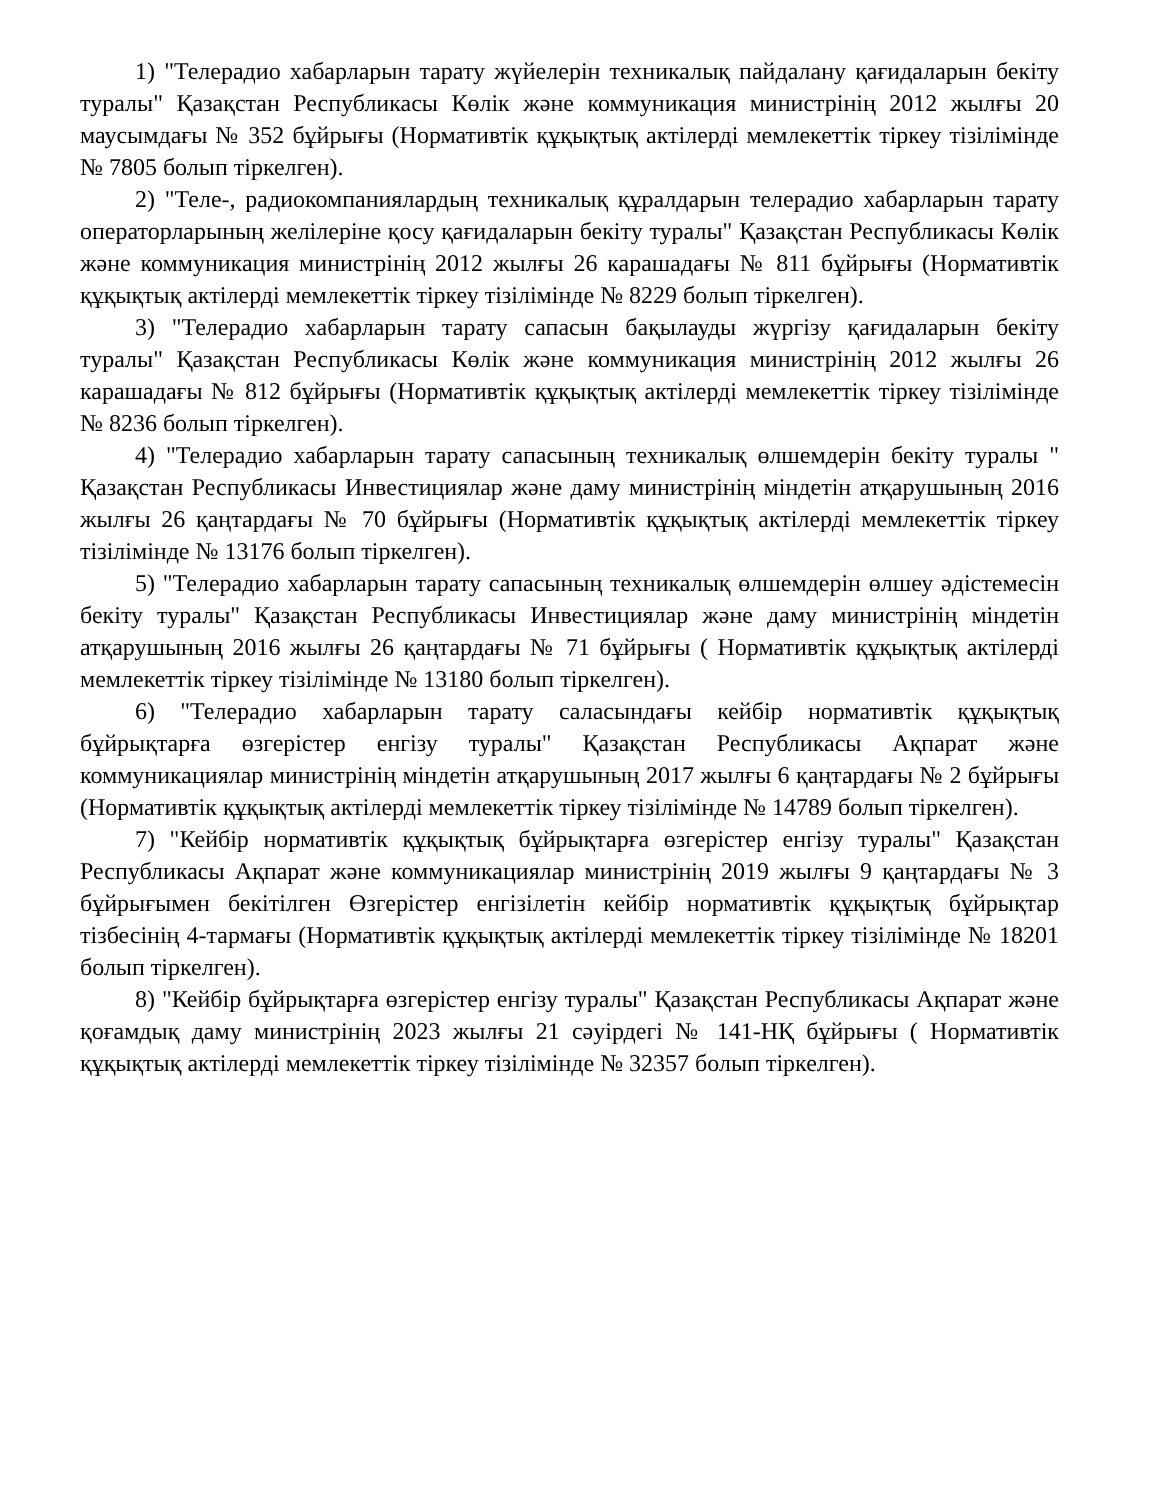1) "Телерадио хабарларын тарату жүйелерін техникалық пайдалану қағидаларын бекіту туралы" Қазақстан Республикасы Көлік және коммуникация министрінің 2012 жылғы 20 маусымдағы № 352 бұйрығы (Нормативтік құқықтық актілерді мемлекеттік тіркеу тізілімінде № 7805 болып тіркелген).
2) "Теле-, радиокомпаниялардың техникалық құралдарын телерадио хабарларын тарату операторларының желілеріне қосу қағидаларын бекіту туралы" Қазақстан Республикасы Көлік және коммуникация министрінің 2012 жылғы 26 карашадағы № 811 бұйрығы (Нормативтік құқықтық актілерді мемлекеттік тіркеу тізілімінде № 8229 болып тіркелген).
3) "Телерадио хабарларын тарату сапасын бақылауды жүргізу қағидаларын бекіту туралы" Қазақстан Республикасы Көлік және коммуникация министрінің 2012 жылғы 26 карашадағы № 812 бұйрығы (Нормативтік құқықтық актілерді мемлекеттік тіркеу тізілімінде № 8236 болып тіркелген).
4) "Телерадио хабарларын тарату сапасының техникалық өлшемдерін бекіту туралы " Қазақстан Республикасы Инвестициялар және даму министрінің міндетін атқарушының 2016 жылғы 26 қаңтардағы № 70 бұйрығы (Нормативтік құқықтық актілерді мемлекеттік тіркеу тізілімінде № 13176 болып тіркелген).
5) "Телерадио хабарларын тарату сапасының техникалық өлшемдерін өлшеу әдістемесін бекіту туралы" Қазақстан Республикасы Инвестициялар және даму министрінің міндетін атқарушының 2016 жылғы 26 қаңтардағы № 71 бұйрығы ( Нормативтік құқықтық актілерді мемлекеттік тіркеу тізілімінде № 13180 болып тіркелген).
6) "Телерадио хабарларын тарату саласындағы кейбір нормативтік құқықтық бұйрықтарға өзгерістер енгізу туралы" Қазақстан Республикасы Ақпарат және коммуникациялар министрінің міндетін атқарушының 2017 жылғы 6 қаңтардағы № 2 бұйрығы (Нормативтік құқықтық актілерді мемлекеттік тіркеу тізілімінде № 14789 болып тіркелген).
7) "Кейбір нормативтік құқықтық бұйрықтарға өзгерістер енгізу туралы" Қазақстан Республикасы Ақпарат және коммуникациялар министрінің 2019 жылғы 9 қаңтардағы № 3 бұйрығымен бекітілген Өзгерістер енгізілетін кейбір нормативтік құқықтық бұйрықтар тізбесінің 4-тармағы (Нормативтік құқықтық актілерді мемлекеттік тіркеу тізілімінде № 18201 болып тіркелген).
8) "Кейбір бұйрықтарға өзгерістер енгізу туралы" Қазақстан Республикасы Ақпарат және қоғамдық даму министрінің 2023 жылғы 21 сәуірдегі № 141-НҚ бұйрығы ( Нормативтік құқықтық актілерді мемлекеттік тіркеу тізілімінде № 32357 болып тіркелген).